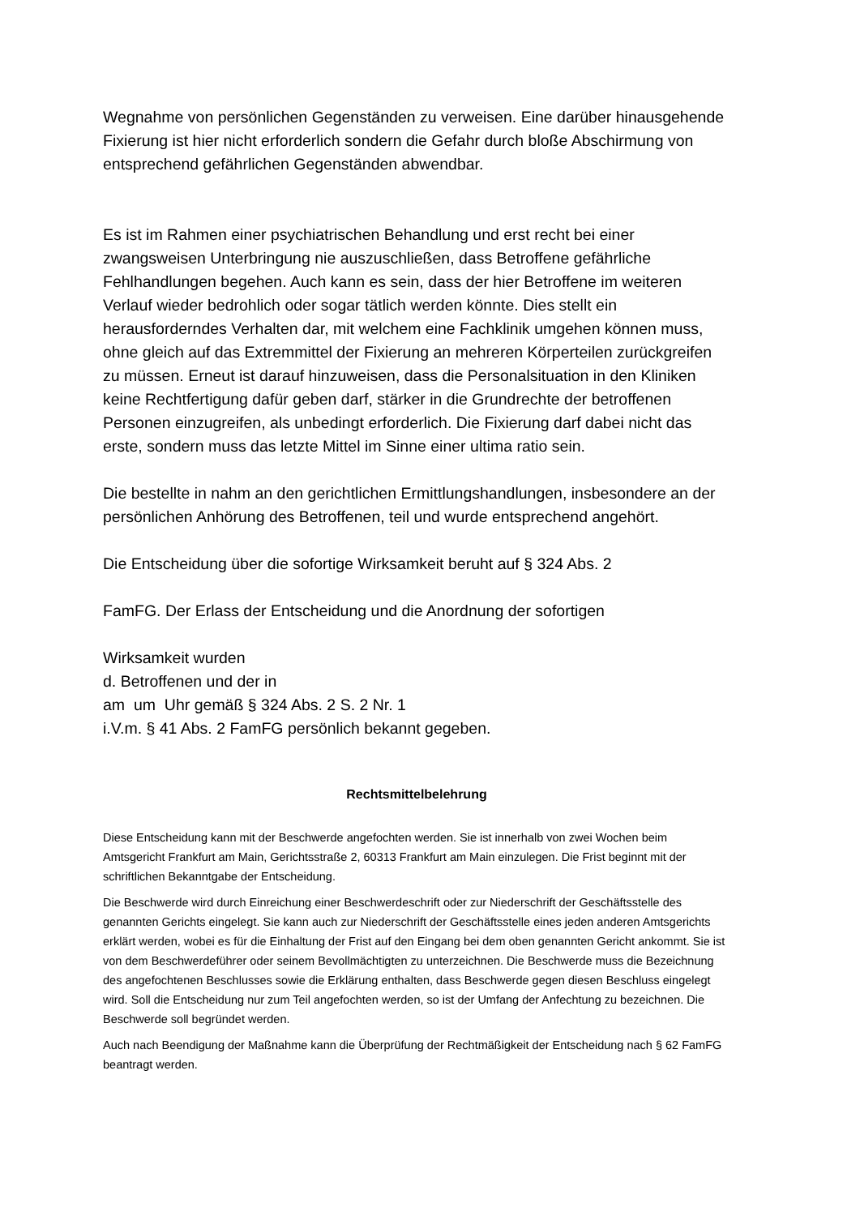Wegnahme von persönlichen Gegenständen zu verweisen. Eine darüber hinausgehende Fixierung ist hier nicht erforderlich sondern die Gefahr durch bloße Abschirmung von entsprechend gefährlichen Gegenständen abwendbar.
Es ist im Rahmen einer psychiatrischen Behandlung und erst recht bei einer zwangsweisen Unterbringung nie auszuschließen, dass Betroffene gefährliche Fehlhandlungen begehen. Auch kann es sein, dass der hier Betroffene im weiteren Verlauf wieder bedrohlich oder sogar tätlich werden könnte. Dies stellt ein herausforderndes Verhalten dar, mit welchem eine Fachklinik umgehen können muss, ohne gleich auf das Extremmittel der Fixierung an mehreren Körperteilen zurückgreifen zu müssen. Erneut ist darauf hinzuweisen, dass die Personalsituation in den Kliniken keine Rechtfertigung dafür geben darf, stärker in die Grundrechte der betroffenen Personen einzugreifen, als unbedingt erforderlich. Die Fixierung darf dabei nicht das erste, sondern muss das letzte Mittel im Sinne einer ultima ratio sein.
Die bestellte in nahm an den gerichtlichen Ermittlungshandlungen, insbesondere an der persönlichen Anhörung des Betroffenen, teil und wurde entsprechend angehört.
Die Entscheidung über die sofortige Wirksamkeit beruht auf § 324 Abs. 2
FamFG. Der Erlass der Entscheidung und die Anordnung der sofortigen
Wirksamkeit wurden
d. Betroffenen und der in
am um Uhr gemäß § 324 Abs. 2 S. 2 Nr. 1
i.V.m. § 41 Abs. 2 FamFG persönlich bekannt gegeben.
Rechtsmittelbelehrung
Diese Entscheidung kann mit der Beschwerde angefochten werden. Sie ist innerhalb von zwei Wochen beim Amtsgericht Frankfurt am Main, Gerichtsstraße 2, 60313 Frankfurt am Main einzulegen. Die Frist beginnt mit der schriftlichen Bekanntgabe der Entscheidung.
Die Beschwerde wird durch Einreichung einer Beschwerdeschrift oder zur Niederschrift der Geschäftsstelle des genannten Gerichts eingelegt. Sie kann auch zur Niederschrift der Geschäftsstelle eines jeden anderen Amtsgerichts erklärt werden, wobei es für die Einhaltung der Frist auf den Eingang bei dem oben genannten Gericht ankommt. Sie ist von dem Beschwerdeführer oder seinem Bevollmächtigten zu unterzeichnen. Die Beschwerde muss die Bezeichnung des angefochtenen Beschlusses sowie die Erklärung enthalten, dass Beschwerde gegen diesen Beschluss eingelegt wird. Soll die Entscheidung nur zum Teil angefochten werden, so ist der Umfang der Anfechtung zu bezeichnen. Die Beschwerde soll begründet werden.
Auch nach Beendigung der Maßnahme kann die Überprüfung der Rechtmäßigkeit der Entscheidung nach § 62 FamFG beantragt werden.